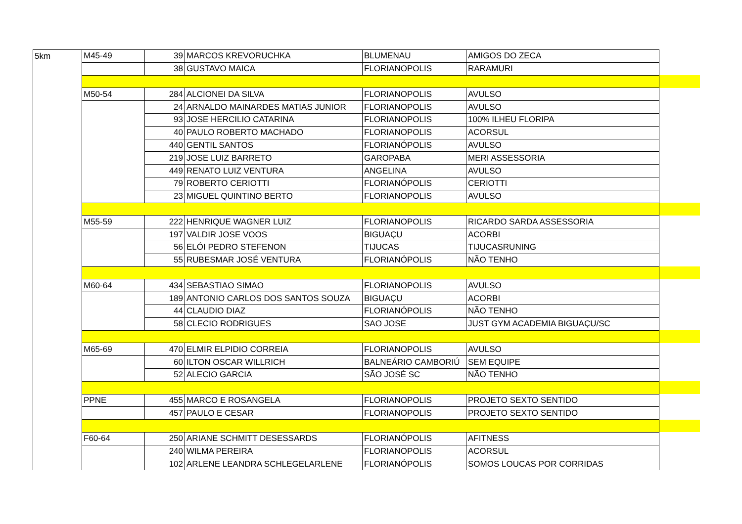| 5km | M45-49 | 39 | MARCOS KREVORUCHKA | BLUMENAU | AMIGOS DO ZECA | |
| | | 38 | GUSTAVO MAICA | FLORIANOPOLIS | RARAMURI | |
| | M50-54 | 284 | ALCIONEI DA SILVA | FLORIANOPOLIS | AVULSO | |
| | | 24 | ARNALDO MAINARDES MATIAS JUNIOR | FLORIANOPOLIS | AVULSO | |
| | | 93 | JOSE HERCILIO CATARINA | FLORIANOPOLIS | 100% ILHEU FLORIPA | |
| | | 40 | PAULO ROBERTO MACHADO | FLORIANOPOLIS | ACORSUL | |
| | | 440 | GENTIL SANTOS | FLORIANÓPOLIS | AVULSO | |
| | | 219 | JOSE LUIZ BARRETO | GAROPABA | MERI ASSESSORIA | |
| | | 449 | RENATO LUIZ VENTURA | ANGELINA | AVULSO | |
| | | 79 | ROBERTO CERIOTTI | FLORIANÓPOLIS | CERIOTTI | |
| | | 23 | MIGUEL QUINTINO BERTO | FLORIANOPOLIS | AVULSO | |
| | M55-59 | 222 | HENRIQUE WAGNER LUIZ | FLORIANOPOLIS | RICARDO SARDA ASSESSORIA | |
| | | 197 | VALDIR JOSE VOOS | BIGUAÇU | ACORBI | |
| | | 56 | ELÓI PEDRO STEFENON | TIJUCAS | TIJUCASRUNING | |
| | | 55 | RUBESMAR JOSÉ VENTURA | FLORIANÓPOLIS | NÃO TENHO | |
| | M60-64 | 434 | SEBASTIAO SIMAO | FLORIANOPOLIS | AVULSO | |
| | | 189 | ANTONIO CARLOS DOS SANTOS SOUZA | BIGUAÇU | ACORBI | |
| | | 44 | CLAUDIO DIAZ | FLORIANÓPOLIS | NÃO TENHO | |
| | | 58 | CLECIO RODRIGUES | SAO JOSE | JUST GYM ACADEMIA BIGUAÇU/SC | |
| | M65-69 | 470 | ELMIR ELPIDIO CORREIA | FLORIANOPOLIS | AVULSO | |
| | | 60 | ILTON OSCAR WILLRICH | BALNEÁRIO CAMBORIÚ | SEM EQUIPE | |
| | | 52 | ALECIO GARCIA | SÃO JOSÉ SC | NÃO TENHO | |
| | PPNE | 455 | MARCO E ROSANGELA | FLORIANOPOLIS | PROJETO SEXTO SENTIDO | |
| | | 457 | PAULO E CESAR | FLORIANOPOLIS | PROJETO SEXTO SENTIDO | |
| | F60-64 | 250 | ARIANE SCHMITT DESESSARDS | FLORIANÓPOLIS | AFITNESS | |
| | | 240 | WILMA PEREIRA | FLORIANOPOLIS | ACORSUL | |
| | | 102 | ARLENE LEANDRA SCHLEGELARLENE | FLORIANÓPOLIS | SOMOS LOUCAS POR CORRIDAS | |